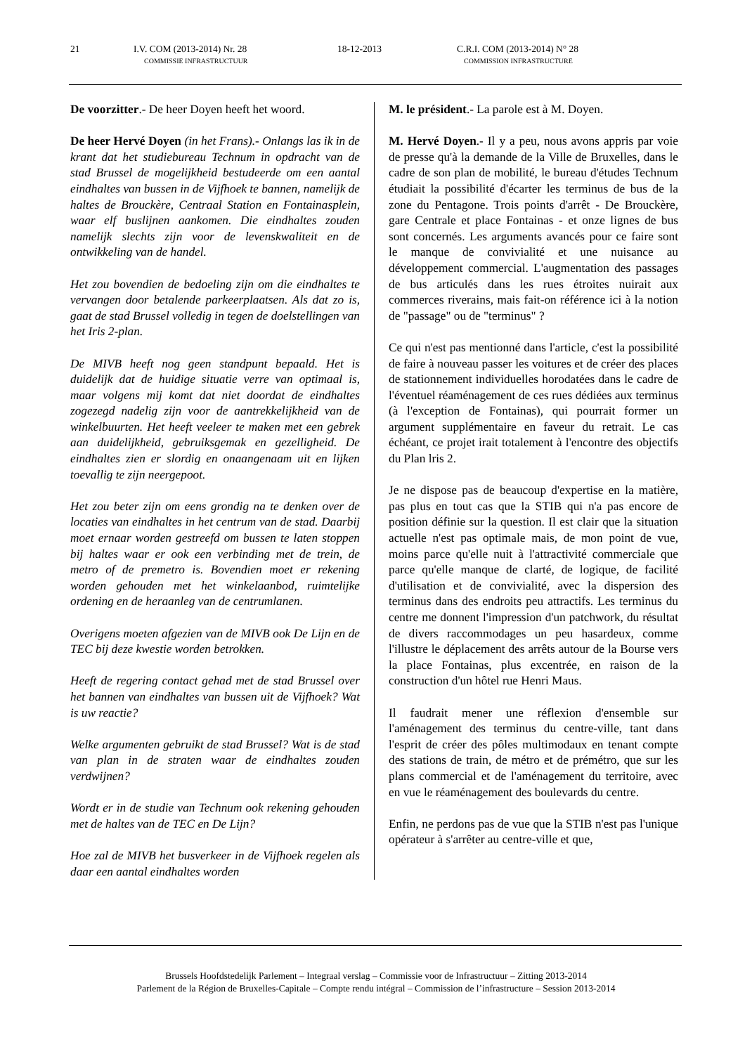21 I.V. COM (2013-2014) Nr. 28
COMMISSIE INFRASTRUCTUUR 18-12-2013 C.R.I. COM (2013-2014) N° 28
COMMISSION INFRASTRUCTURE
De voorzitter.- De heer Doyen heeft het woord.
De heer Hervé Doyen (in het Frans).- Onlangs las ik in de krant dat het studiebureau Technum in opdracht van de stad Brussel de mogelijkheid bestudeerde om een aantal eindhaltes van bussen in de Vijfhoek te bannen, namelijk de haltes de Brouckère, Centraal Station en Fontainasplein, waar elf buslijnen aankomen. Die eindhaltes zouden namelijk slechts zijn voor de levenskwaliteit en de ontwikkeling van de handel.
Het zou bovendien de bedoeling zijn om die eindhaltes te vervangen door betalende parkeerplaatsen. Als dat zo is, gaat de stad Brussel volledig in tegen de doelstellingen van het Iris 2-plan.
De MIVB heeft nog geen standpunt bepaald. Het is duidelijk dat de huidige situatie verre van optimaal is, maar volgens mij komt dat niet doordat de eindhaltes zogezegd nadelig zijn voor de aantrekkelijkheid van de winkelbuurten. Het heeft veeleer te maken met een gebrek aan duidelijkheid, gebruiksgemak en gezelligheid. De eindhaltes zien er slordig en onaangenaam uit en lijken toevallig te zijn neergepoot.
Het zou beter zijn om eens grondig na te denken over de locaties van eindhaltes in het centrum van de stad. Daarbij moet ernaar worden gestreefd om bussen te laten stoppen bij haltes waar er ook een verbinding met de trein, de metro of de premetro is. Bovendien moet er rekening worden gehouden met het winkelaanbod, ruimtelijke ordening en de heraanleg van de centrumlanen.
Overigens moeten afgezien van de MIVB ook De Lijn en de TEC bij deze kwestie worden betrokken.
Heeft de regering contact gehad met de stad Brussel over het bannen van eindhaltes van bussen uit de Vijfhoek? Wat is uw reactie?
Welke argumenten gebruikt de stad Brussel? Wat is de stad van plan in de straten waar de eindhaltes zouden verdwijnen?
Wordt er in de studie van Technum ook rekening gehouden met de haltes van de TEC en De Lijn?
Hoe zal de MIVB het busverkeer in de Vijfhoek regelen als daar een aantal eindhaltes worden
M. le président.- La parole est à M. Doyen.
M. Hervé Doyen.- Il y a peu, nous avons appris par voie de presse qu'à la demande de la Ville de Bruxelles, dans le cadre de son plan de mobilité, le bureau d'études Technum étudiait la possibilité d'écarter les terminus de bus de la zone du Pentagone. Trois points d'arrêt - De Brouckère, gare Centrale et place Fontainas - et onze lignes de bus sont concernés. Les arguments avancés pour ce faire sont le manque de convivialité et une nuisance au développement commercial. L'augmentation des passages de bus articulés dans les rues étroites nuirait aux commerces riverains, mais fait-on référence ici à la notion de "passage" ou de "terminus" ?
Ce qui n'est pas mentionné dans l'article, c'est la possibilité de faire à nouveau passer les voitures et de créer des places de stationnement individuelles horodatées dans le cadre de l'éventuel réaménagement de ces rues dédiées aux terminus (à l'exception de Fontainas), qui pourrait former un argument supplémentaire en faveur du retrait. Le cas échéant, ce projet irait totalement à l'encontre des objectifs du Plan lris 2.
Je ne dispose pas de beaucoup d'expertise en la matière, pas plus en tout cas que la STIB qui n'a pas encore de position définie sur la question. Il est clair que la situation actuelle n'est pas optimale mais, de mon point de vue, moins parce qu'elle nuit à l'attractivité commerciale que parce qu'elle manque de clarté, de logique, de facilité d'utilisation et de convivialité, avec la dispersion des terminus dans des endroits peu attractifs. Les terminus du centre me donnent l'impression d'un patchwork, du résultat de divers raccommodages un peu hasardeux, comme l'illustre le déplacement des arrêts autour de la Bourse vers la place Fontainas, plus excentrée, en raison de la construction d'un hôtel rue Henri Maus.
Il faudrait mener une réflexion d'ensemble sur l'aménagement des terminus du centre-ville, tant dans l'esprit de créer des pôles multimodaux en tenant compte des stations de train, de métro et de prémétro, que sur les plans commercial et de l'aménagement du territoire, avec en vue le réaménagement des boulevards du centre.
Enfin, ne perdons pas de vue que la STIB n'est pas l'unique opérateur à s'arrêter au centre-ville et que,
Brussels Hoofdstedelijk Parlement – Integraal verslag – Commissie voor de Infrastructuur – Zitting 2013-2014
Parlement de la Région de Bruxelles-Capitale – Compte rendu intégral – Commission de l’infrastructure – Session 2013-2014